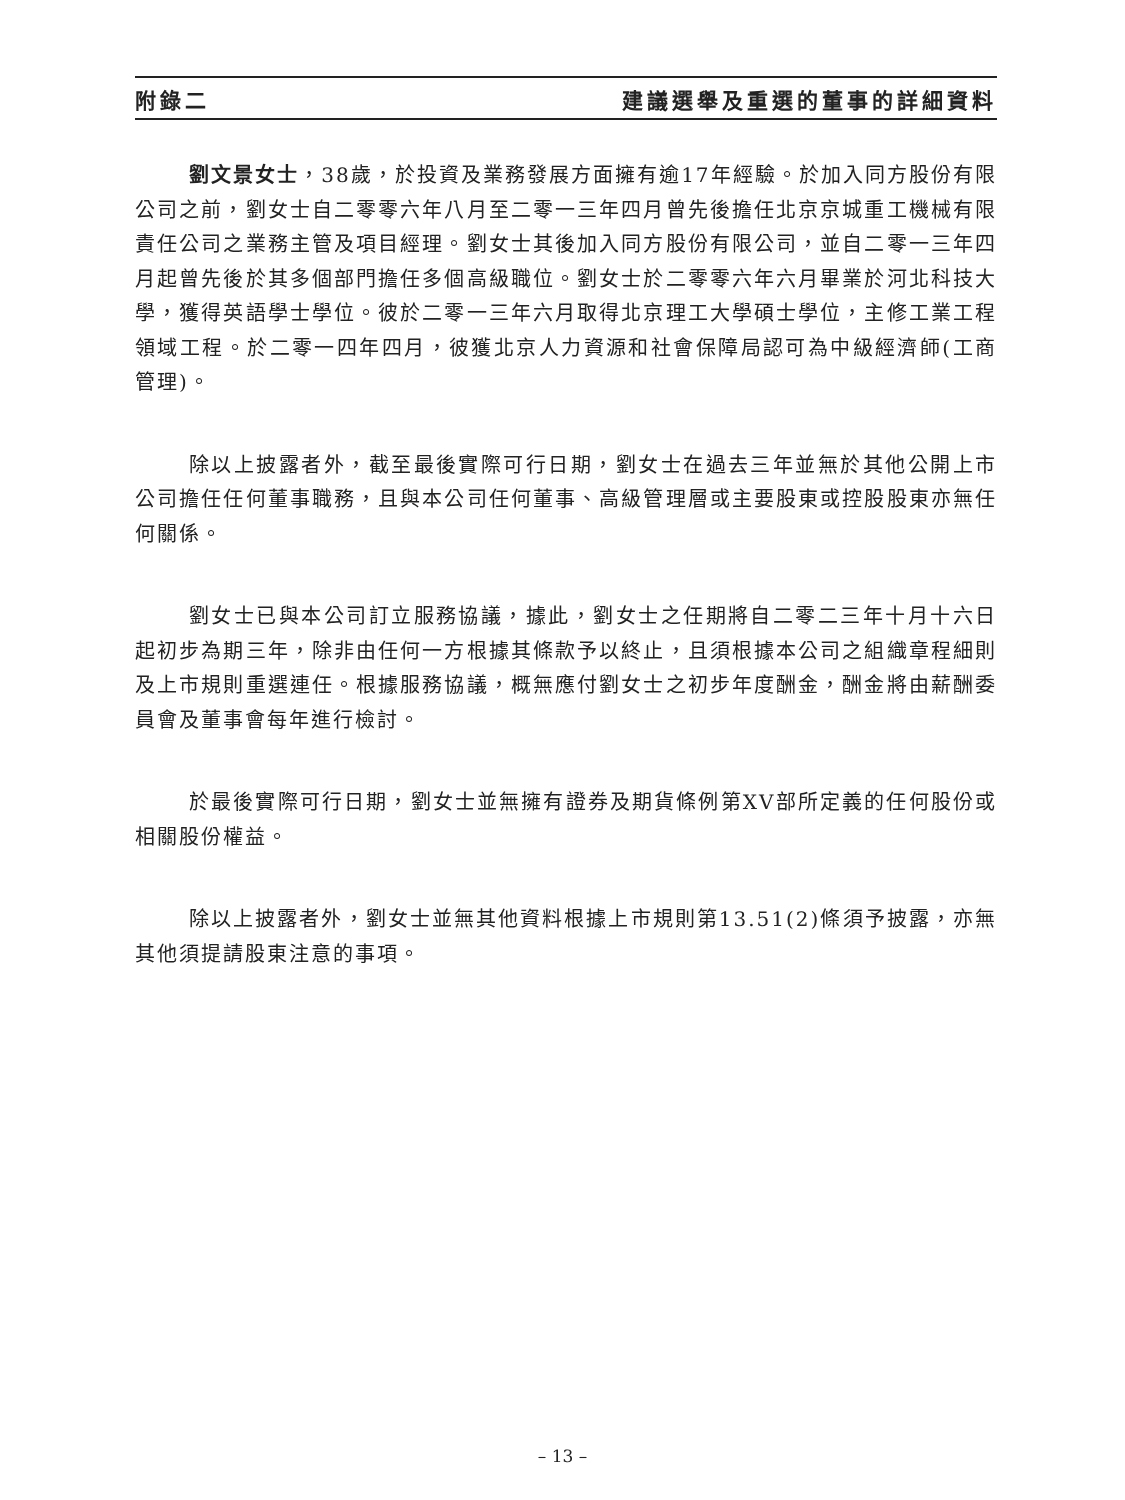附錄二 建議選舉及重選的董事的詳細資料
劉文景女士，38歲，於投資及業務發展方面擁有逾17年經驗。於加入同方股份有限公司之前，劉女士自二零零六年八月至二零一三年四月曾先後擔任北京京城重工機械有限責任公司之業務主管及項目經理。劉女士其後加入同方股份有限公司，並自二零一三年四月起曾先後於其多個部門擔任多個高級職位。劉女士於二零零六年六月畢業於河北科技大學，獲得英語學士學位。彼於二零一三年六月取得北京理工大學碩士學位，主修工業工程領域工程。於二零一四年四月，彼獲北京人力資源和社會保障局認可為中級經濟師(工商管理)。
除以上披露者外，截至最後實際可行日期，劉女士在過去三年並無於其他公開上市公司擔任任何董事職務，且與本公司任何董事、高級管理層或主要股東或控股股東亦無任何關係。
劉女士已與本公司訂立服務協議，據此，劉女士之任期將自二零二三年十月十六日起初步為期三年，除非由任何一方根據其條款予以終止，且須根據本公司之組織章程細則及上市規則重選連任。根據服務協議，概無應付劉女士之初步年度酬金，酬金將由薪酬委員會及董事會每年進行檢討。
於最後實際可行日期，劉女士並無擁有證券及期貨條例第XV部所定義的任何股份或相關股份權益。
除以上披露者外，劉女士並無其他資料根據上市規則第13.51(2)條須予披露，亦無其他須提請股東注意的事項。
– 13 –